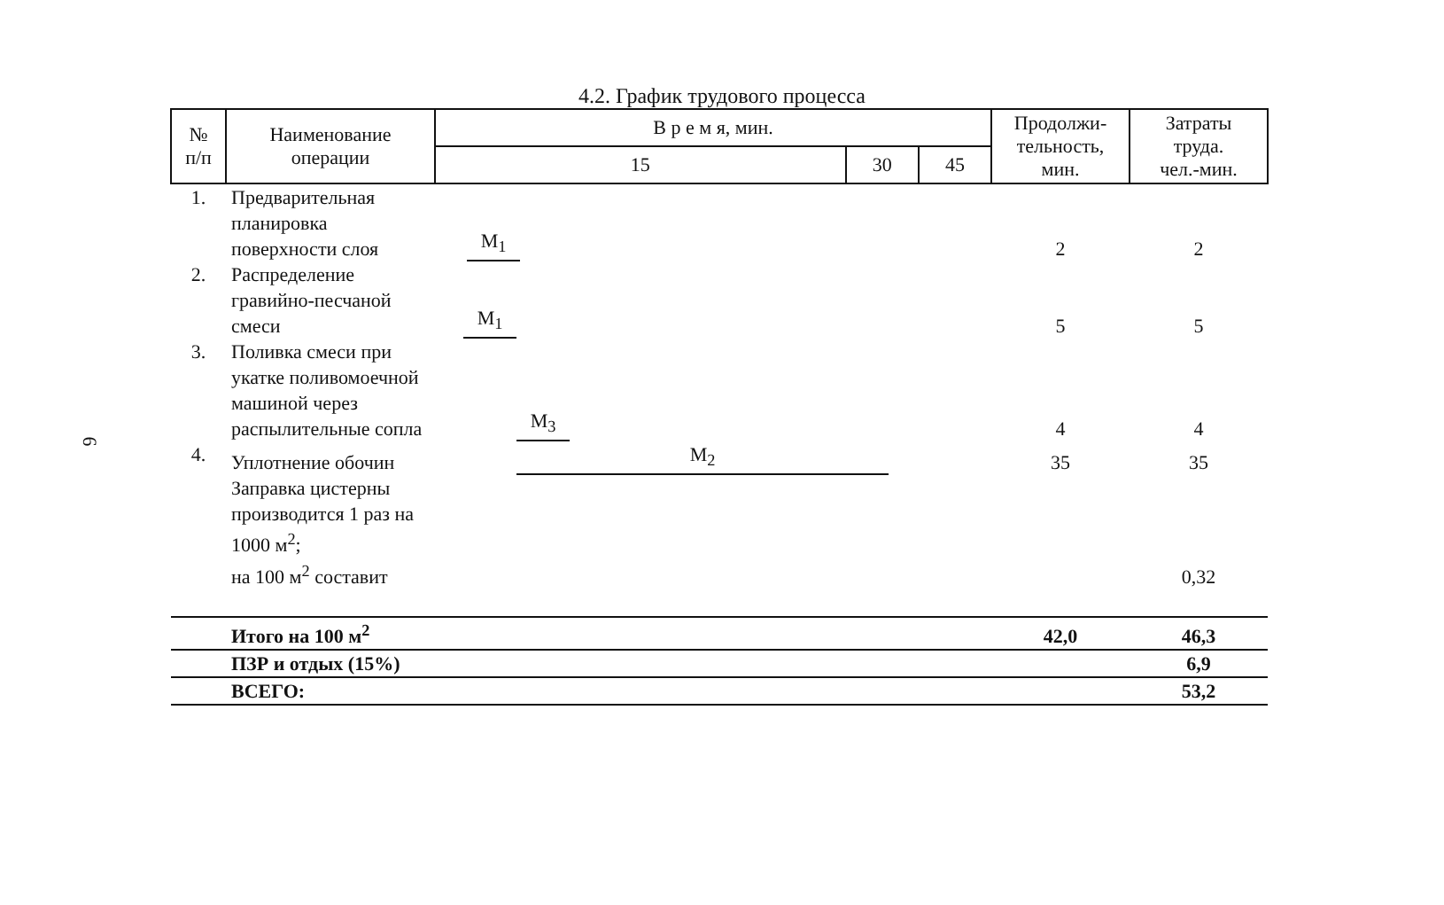6
4.2. График трудового процесса
| № п/п | Наименование операции | В р е м я, мин. | | | Продолжи- тельность, мин. | Затраты труда. чел.-мин. |
| --- | --- | --- | --- | --- | --- | --- |
| | | 15 | 30 | 45 | | |
| 1. | Предварительная планировка поверхности слоя | M<sub>1</sub> | | | 2 | 2 |
| 2. | Распределение гравийно-песчаной смеси | M<sub>1</sub> | | | 5 | 5 |
| 3. | Поливка смеси при укатке поливомоечной машиной через распылительные сопла | M<sub>3</sub> | | | 4 | 4 |
| 4. | Уплотнение обочин | M<sub>2</sub> | | | 35 | 35 |
| | Заправка цистерны производится 1 раз на 1000 м<sup>2</sup>; на 100 м<sup>2</sup> составит | | | | | 0,32 |
| | Итого на 100 м<sup>2</sup> | | | | 42,0 | 46,3 |
| | ПЗР и отдых (15%) | | | | | 6,9 |
| | ВСЕГО: | | | | | 53,2 |